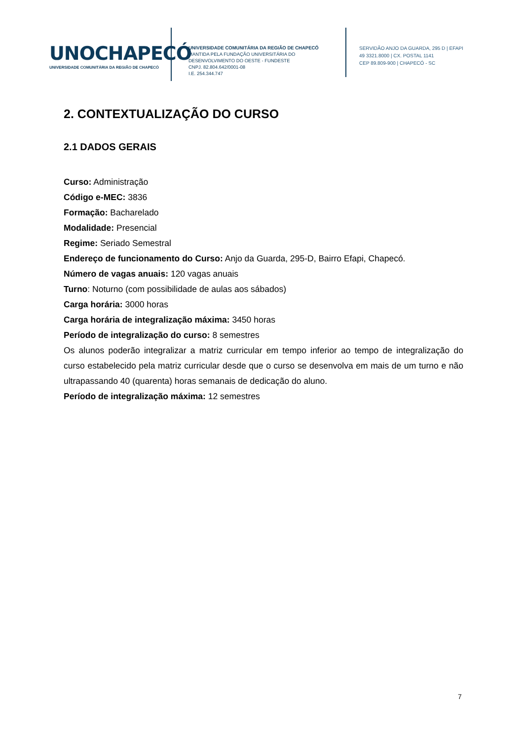UNOCHAPECÓ
UNIVERSIDADE COMUNITÁRIA DA REGIÃO DE CHAPECÓ
UNIVERSIDADE COMUNITÁRIA DA REGIÃO DE CHAPECÓ
MANTIDA PELA FUNDAÇÃO UNIVERSITÁRIA DO
DESENVOLVIMENTO DO OESTE - FUNDESTE
CNPJ. 82.804.642/0001-08
I.E. 254.344.747
SERVIDÃO ANJO DA GUARDA, 295 D | EFAPI
49 3321.8000 | CX. POSTAL 1141
CEP 89.809-900 | CHAPECÓ - SC
2. CONTEXTUALIZAÇÃO DO CURSO
2.1 DADOS GERAIS
Curso: Administração
Código e-MEC: 3836
Formação: Bacharelado
Modalidade: Presencial
Regime: Seriado Semestral
Endereço de funcionamento do Curso: Anjo da Guarda, 295-D, Bairro Efapi, Chapecó.
Número de vagas anuais: 120 vagas anuais
Turno: Noturno (com possibilidade de aulas aos sábados)
Carga horária: 3000 horas
Carga horária de integralização máxima: 3450 horas
Período de integralização do curso: 8 semestres
Os alunos poderão integralizar a matriz curricular em tempo inferior ao tempo de integralização do curso estabelecido pela matriz curricular desde que o curso se desenvolva em mais de um turno e não ultrapassando 40 (quarenta) horas semanais de dedicação do aluno.
Período de integralização máxima: 12 semestres
7